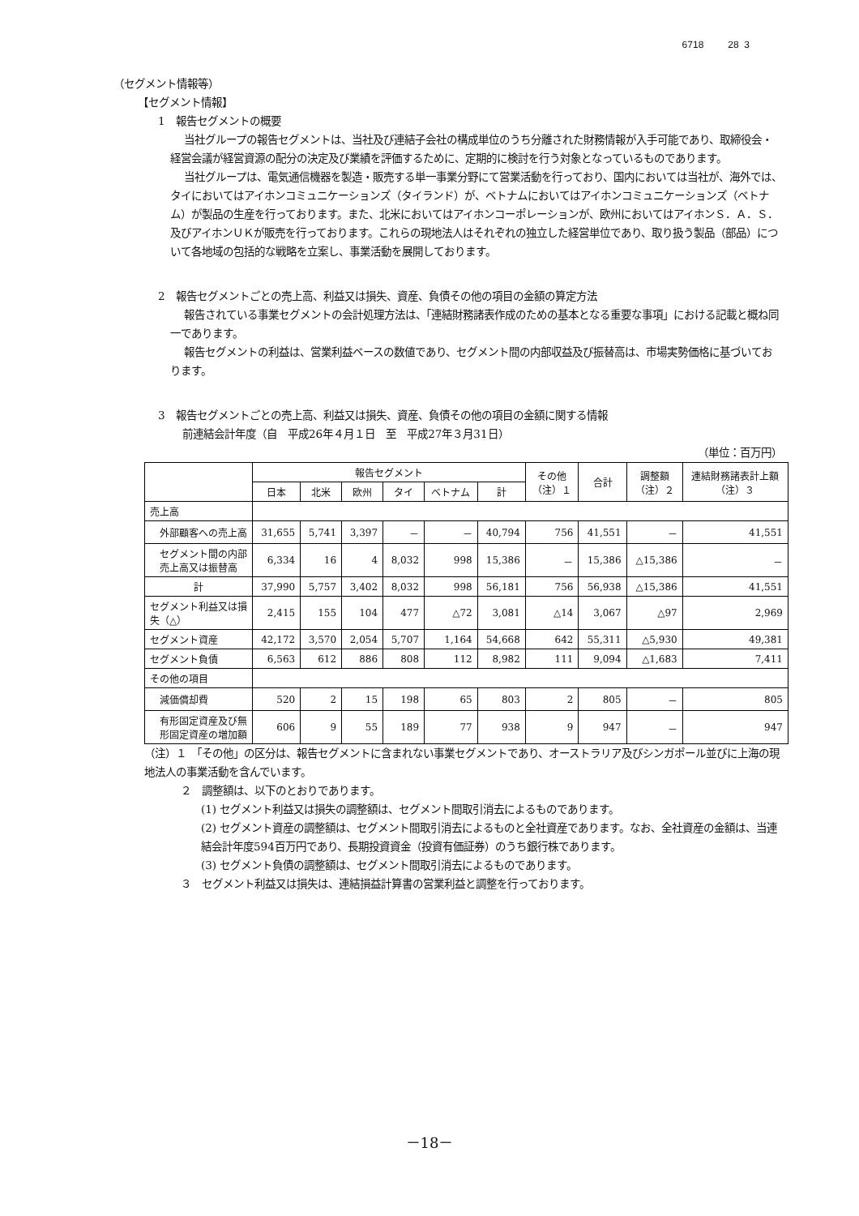6718 28 3
（セグメント情報等）
【セグメント情報】
1　報告セグメントの概要
当社グループの報告セグメントは、当社及び連結子会社の構成単位のうち分離された財務情報が入手可能であり、取締役会・経営会議が経営資源の配分の決定及び業績を評価するために、定期的に検討を行う対象となっているものであります。
当社グループは、電気通信機器を製造・販売する単一事業分野にて営業活動を行っており、国内においては当社が、海外では、タイにおいてはアイホンコミュニケーションズ（タイランド）が、ベトナムにおいてはアイホンコミュニケーションズ（ベトナム）が製品の生産を行っております。また、北米においてはアイホンコーポレーションが、欧州においてはアイホンＳ．Ａ．Ｓ．及びアイホンＵＫが販売を行っております。これらの現地法人はそれぞれの独立した経営単位であり、取り扱う製品（部品）について各地域の包括的な戦略を立案し、事業活動を展開しております。
2　報告セグメントごとの売上高、利益又は損失、資産、負債その他の項目の金額の算定方法
報告されている事業セグメントの会計処理方法は、「連結財務諸表作成のための基本となる重要な事項」における記載と概ね同一であります。
報告セグメントの利益は、営業利益ベースの数値であり、セグメント間の内部収益及び振替高は、市場実勢価格に基づいております。
3　報告セグメントごとの売上高、利益又は損失、資産、負債その他の項目の金額に関する情報
前連結会計年度（自　平成26年４月１日　至　平成27年３月31日）
（単位：百万円）
| | 報告セグメント | | | | | | その他 （注）１ | 合計 | 調整額 （注）２ | 連結財務諸表計上額 （注）３ |
| --- | --- | --- | --- | --- | --- | --- | --- | --- | --- | --- |
| | 日本 | 北米 | 欧州 | タイ | ベトナム | 計 | | | | |
| 売上高 | | | | | | | | | | |
| 外部顧客への売上高 | 31,655 | 5,741 | 3,397 | － | － | 40,794 | 756 | 41,551 | － | 41,551 |
| セグメント間の内部売上高又は振替高 | 6,334 | 16 | 4 | 8,032 | 998 | 15,386 | － | 15,386 | △15,386 | － |
| 計 | 37,990 | 5,757 | 3,402 | 8,032 | 998 | 56,181 | 756 | 56,938 | △15,386 | 41,551 |
| セグメント利益又は損失（△） | 2,415 | 155 | 104 | 477 | △72 | 3,081 | △14 | 3,067 | △97 | 2,969 |
| セグメント資産 | 42,172 | 3,570 | 2,054 | 5,707 | 1,164 | 54,668 | 642 | 55,311 | △5,930 | 49,381 |
| セグメント負債 | 6,563 | 612 | 886 | 808 | 112 | 8,982 | 111 | 9,094 | △1,683 | 7,411 |
| その他の項目 | | | | | | | | | | |
| 減価償却費 | 520 | 2 | 15 | 198 | 65 | 803 | 2 | 805 | － | 805 |
| 有形固定資産及び無形固定資産の増加額 | 606 | 9 | 55 | 189 | 77 | 938 | 9 | 947 | － | 947 |
（注）１　「その他」の区分は、報告セグメントに含まれない事業セグメントであり、オーストラリア及びシンガポール並びに上海の現地法人の事業活動を含んでいます。
２　調整額は、以下のとおりであります。
(1) セグメント利益又は損失の調整額は、セグメント間取引消去によるものであります。
(2) セグメント資産の調整額は、セグメント間取引消去によるものと全社資産であります。なお、全社資産の金額は、当連結会計年度594百万円であり、長期投資資金（投資有価証券）のうち銀行株であります。
(3) セグメント負債の調整額は、セグメント間取引消去によるものであります。
３　セグメント利益又は損失は、連結損益計算書の営業利益と調整を行っております。
－18－